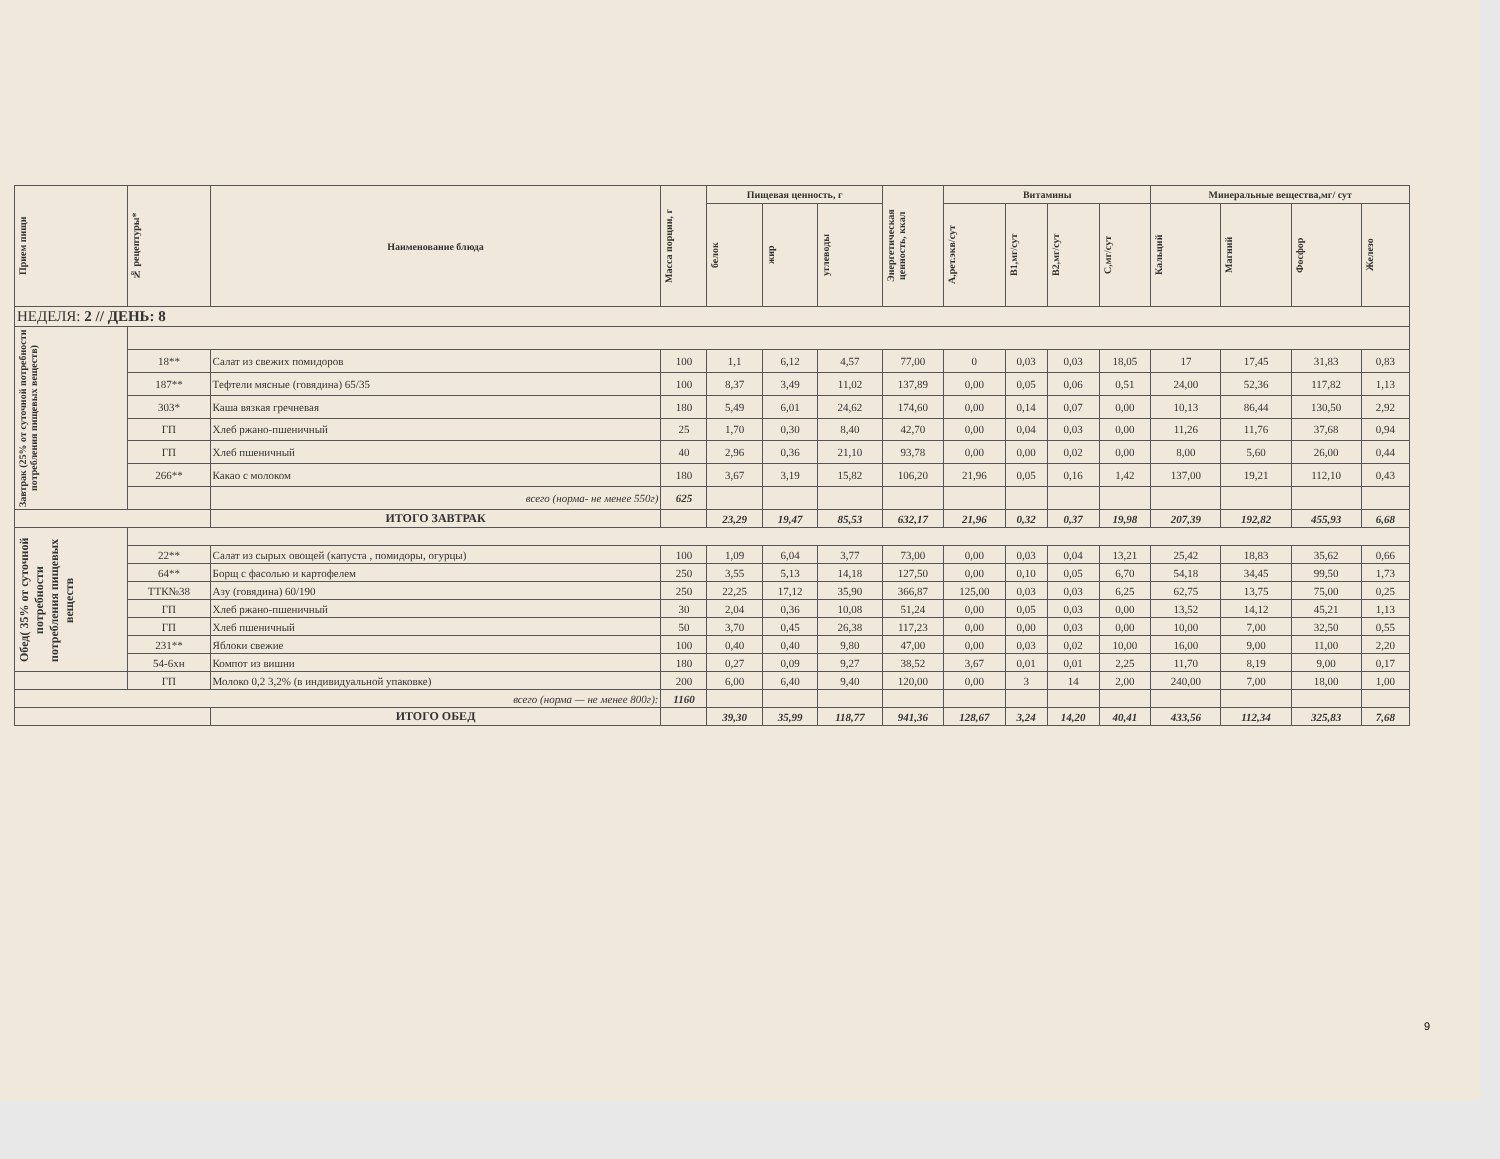| Прием пищи | № рецептуры* | Наименование блюда | Масса порции, г | Пищевая ценность, г | | | Энергетическая ценность, ккал | Витамины | | | | Минеральные вещества,мг/ сут | | | |
| --- | --- | --- | --- | --- | --- | --- | --- | --- | --- | --- | --- | --- | --- | --- | --- |
| | | | | белок | жир | углеводы | | А,рет.экв/сут | B1,мг/сут | B2,мг/сут | С,мг/сут | Кальций | Магний | Фосфор | Железо |
| НЕДЕЛЯ: 2 // ДЕНЬ: 8 | | | | | | | | | | | | | | | |
| Завтрак (25% от суточной потребности потребления пищевых веществ) | | | | | | | | | | | | | | | |
| | 18** | Салат из свежих помидоров | 100 | 1,1 | 6,12 | 4,57 | 77,00 | 0 | 0,03 | 0,03 | 18,05 | 17 | 17,45 | 31,83 | 0,83 |
| | 187** | Тефтели мясные (говядина) 65/35 | 100 | 8,37 | 3,49 | 11,02 | 137,89 | 0,00 | 0,05 | 0,06 | 0,51 | 24,00 | 52,36 | 117,82 | 1,13 |
| | 303* | Каша вязкая гречневая | 180 | 5,49 | 6,01 | 24,62 | 174,60 | 0,00 | 0,14 | 0,07 | 0,00 | 10,13 | 86,44 | 130,50 | 2,92 |
| | ГП | Хлеб ржано-пшеничный | 25 | 1,70 | 0,30 | 8,40 | 42,70 | 0,00 | 0,04 | 0,03 | 0,00 | 11,26 | 11,76 | 37,68 | 0,94 |
| | ГП | Хлеб пшеничный | 40 | 2,96 | 0,36 | 21,10 | 93,78 | 0,00 | 0,00 | 0,02 | 0,00 | 8,00 | 5,60 | 26,00 | 0,44 |
| | 266** | Какао с молоком | 180 | 3,67 | 3,19 | 15,82 | 106,20 | 21,96 | 0,05 | 0,16 | 1,42 | 137,00 | 19,21 | 112,10 | 0,43 |
| | | всего (норма- не менее 550г) | 625 | | | | | | | | | | | | |
| | | ИТОГО ЗАВТРАК | | 23,29 | 19,47 | 85,53 | 632,17 | 21,96 | 0,32 | 0,37 | 19,98 | 207,39 | 192,82 | 455,93 | 6,68 |
| Обед( 35% от суточной потребности потребления пищевых веществ | | | | | | | | | | | | | | | |
| | 22** | Салат из сырых овощей (капуста , помидоры, огурцы) | 100 | 1,09 | 6,04 | 3,77 | 73,00 | 0,00 | 0,03 | 0,04 | 13,21 | 25,42 | 18,83 | 35,62 | 0,66 |
| | 64** | Борщ с фасолью и картофелем | 250 | 3,55 | 5,13 | 14,18 | 127,50 | 0,00 | 0,10 | 0,05 | 6,70 | 54,18 | 34,45 | 99,50 | 1,73 |
| | ТТК№38 | Азу (говядина) 60/190 | 250 | 22,25 | 17,12 | 35,90 | 366,87 | 125,00 | 0,03 | 0,03 | 6,25 | 62,75 | 13,75 | 75,00 | 0,25 |
| | ГП | Хлеб ржано-пшеничный | 30 | 2,04 | 0,36 | 10,08 | 51,24 | 0,00 | 0,05 | 0,03 | 0,00 | 13,52 | 14,12 | 45,21 | 1,13 |
| | ГП | Хлеб пшеничный | 50 | 3,70 | 0,45 | 26,38 | 117,23 | 0,00 | 0,00 | 0,03 | 0,00 | 10,00 | 7,00 | 32,50 | 0,55 |
| | 231** | Яблоки свежие | 100 | 0,40 | 0,40 | 9,80 | 47,00 | 0,00 | 0,03 | 0,02 | 10,00 | 16,00 | 9,00 | 11,00 | 2,20 |
| | 54-6хн | Компот из вишни | 180 | 0,27 | 0,09 | 9,27 | 38,52 | 3,67 | 0,01 | 0,01 | 2,25 | 11,70 | 8,19 | 9,00 | 0,17 |
| | ГП | Молоко 0,2 3,2% (в индивидуальной упаковке) | 200 | 6,00 | 6,40 | 9,40 | 120,00 | 0,00 | 3 | 14 | 2,00 | 240,00 | 7,00 | 18,00 | 1,00 |
| всего (норма — не менее 800г): | | | 1160 | | | | | | | | | | | | |
| | | ИТОГО ОБЕД | | 39,30 | 35,99 | 118,77 | 941,36 | 128,67 | 3,24 | 14,20 | 40,41 | 433,56 | 112,34 | 325,83 | 7,68 |
9